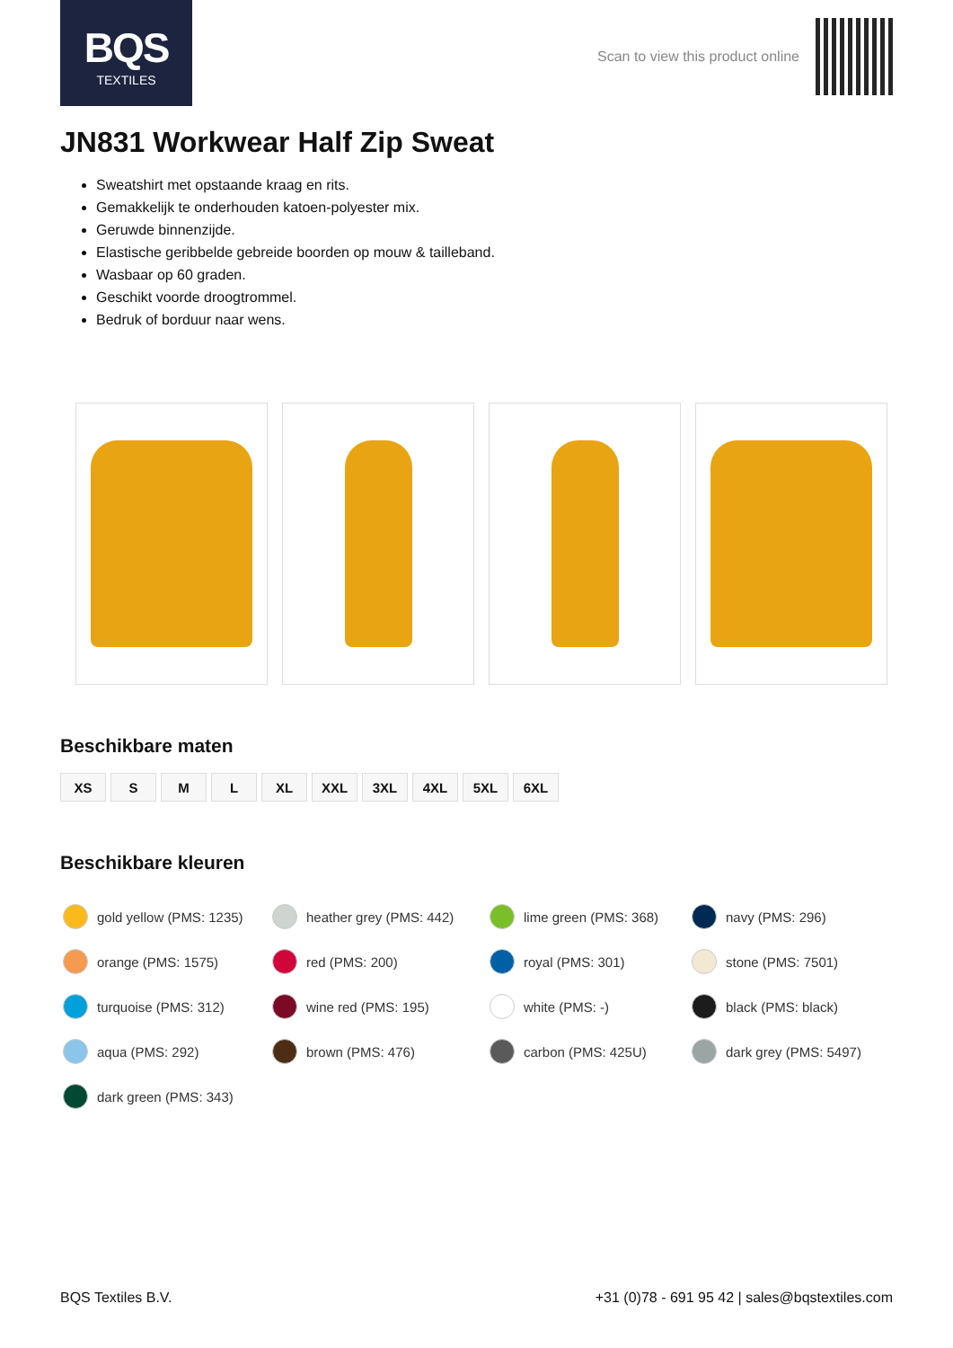BQS
TEXTILES
Scan to view this product online
JN831 Workwear Half Zip Sweat
Sweatshirt met opstaande kraag en rits.
Gemakkelijk te onderhouden katoen-polyester mix.
Geruwde binnenzijde.
Elastische geribbelde gebreide boorden op mouw & tailleband.
Wasbaar op 60 graden.
Geschikt voorde droogtrommel.
Bedruk of borduur naar wens.
Beschikbare maten
XS S M L XL XXL 3XL 4XL 5XL 6XL
Beschikbare kleuren
gold yellow (PMS: 1235)
heather grey (PMS: 442)
lime green (PMS: 368)
navy (PMS: 296)
orange (PMS: 1575)
red (PMS: 200)
royal (PMS: 301)
stone (PMS: 7501)
turquoise (PMS: 312)
wine red (PMS: 195)
white (PMS: -)
black (PMS: black)
aqua (PMS: 292)
brown (PMS: 476)
carbon (PMS: 425U)
dark grey (PMS: 5497)
dark green (PMS: 343)
BQS Textiles B.V. +31 (0)78 - 691 95 42 | sales@bqstextiles.com